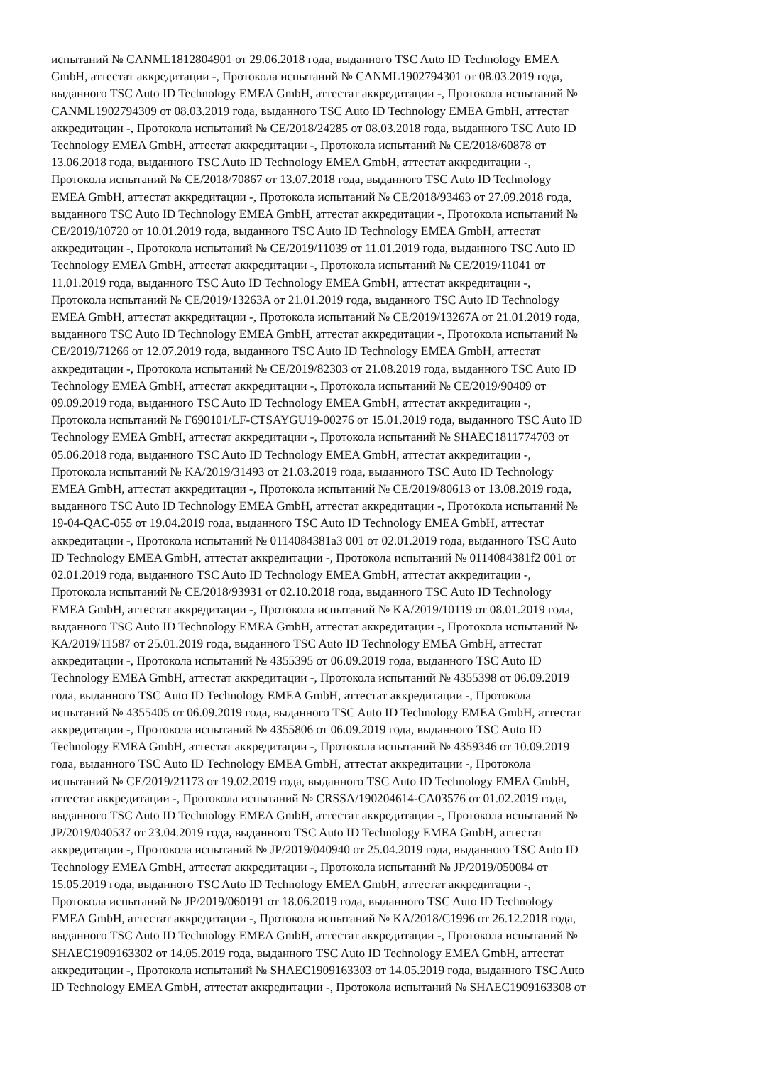испытаний № CANML1812804901 от 29.06.2018 года, выданного TSC Auto ID Technology EMEA
GmbH, аттестат аккредитации -, Протокола испытаний № CANML1902794301 от 08.03.2019 года,
выданного TSC Auto ID Technology EMEA GmbH, аттестат аккредитации -, Протокола испытаний №
CANML1902794309 от 08.03.2019 года, выданного TSC Auto ID Technology EMEA GmbH, аттестат
аккредитации -, Протокола испытаний № CE/2018/24285 от 08.03.2018 года, выданного TSC Auto ID
Technology EMEA GmbH, аттестат аккредитации -, Протокола испытаний № CE/2018/60878 от
13.06.2018 года, выданного TSC Auto ID Technology EMEA GmbH, аттестат аккредитации -,
Протокола испытаний № CE/2018/70867 от 13.07.2018 года, выданного TSC Auto ID Technology
EMEA GmbH, аттестат аккредитации -, Протокола испытаний № CE/2018/93463 от 27.09.2018 года,
выданного TSC Auto ID Technology EMEA GmbH, аттестат аккредитации -, Протокола испытаний №
CE/2019/10720 от 10.01.2019 года, выданного TSC Auto ID Technology EMEA GmbH, аттестат
аккредитации -, Протокола испытаний № CE/2019/11039 от 11.01.2019 года, выданного TSC Auto ID
Technology EMEA GmbH, аттестат аккредитации -, Протокола испытаний № CE/2019/11041 от
11.01.2019 года, выданного TSC Auto ID Technology EMEA GmbH, аттестат аккредитации -,
Протокола испытаний № CE/2019/13263A от 21.01.2019 года, выданного TSC Auto ID Technology
EMEA GmbH, аттестат аккредитации -, Протокола испытаний № CE/2019/13267A от 21.01.2019 года,
выданного TSC Auto ID Technology EMEA GmbH, аттестат аккредитации -, Протокола испытаний №
CE/2019/71266 от 12.07.2019 года, выданного TSC Auto ID Technology EMEA GmbH, аттестат
аккредитации -, Протокола испытаний № CE/2019/82303 от 21.08.2019 года, выданного TSC Auto ID
Technology EMEA GmbH, аттестат аккредитации -, Протокола испытаний № CE/2019/90409 от
09.09.2019 года, выданного TSC Auto ID Technology EMEA GmbH, аттестат аккредитации -,
Протокола испытаний № F690101/LF-CTSAYGU19-00276 от 15.01.2019 года, выданного TSC Auto ID
Technology EMEA GmbH, аттестат аккредитации -, Протокола испытаний № SHAEC1811774703 от
05.06.2018 года, выданного TSC Auto ID Technology EMEA GmbH, аттестат аккредитации -,
Протокола испытаний № KA/2019/31493 от 21.03.2019 года, выданного TSC Auto ID Technology
EMEA GmbH, аттестат аккредитации -, Протокола испытаний № CE/2019/80613 от 13.08.2019 года,
выданного TSC Auto ID Technology EMEA GmbH, аттестат аккредитации -, Протокола испытаний №
19-04-QAC-055 от 19.04.2019 года, выданного TSC Auto ID Technology EMEA GmbH, аттестат
аккредитации -, Протокола испытаний № 0114084381a3 001 от 02.01.2019 года, выданного TSC Auto
ID Technology EMEA GmbH, аттестат аккредитации -, Протокола испытаний № 0114084381f2 001 от
02.01.2019 года, выданного TSC Auto ID Technology EMEA GmbH, аттестат аккредитации -,
Протокола испытаний № CE/2018/93931 от 02.10.2018 года, выданного TSC Auto ID Technology
EMEA GmbH, аттестат аккредитации -, Протокола испытаний № KA/2019/10119 от 08.01.2019 года,
выданного TSC Auto ID Technology EMEA GmbH, аттестат аккредитации -, Протокола испытаний №
KA/2019/11587 от 25.01.2019 года, выданного TSC Auto ID Technology EMEA GmbH, аттестат
аккредитации -, Протокола испытаний № 4355395 от 06.09.2019 года, выданного TSC Auto ID
Technology EMEA GmbH, аттестат аккредитации -, Протокола испытаний № 4355398 от 06.09.2019
года, выданного TSC Auto ID Technology EMEA GmbH, аттестат аккредитации -, Протокола
испытаний № 4355405 от 06.09.2019 года, выданного TSC Auto ID Technology EMEA GmbH, аттестат
аккредитации -, Протокола испытаний № 4355806 от 06.09.2019 года, выданного TSC Auto ID
Technology EMEA GmbH, аттестат аккредитации -, Протокола испытаний № 4359346 от 10.09.2019
года, выданного TSC Auto ID Technology EMEA GmbH, аттестат аккредитации -, Протокола
испытаний № CE/2019/21173 от 19.02.2019 года, выданного TSC Auto ID Technology EMEA GmbH,
аттестат аккредитации -, Протокола испытаний № CRSSA/190204614-CA03576 от 01.02.2019 года,
выданного TSC Auto ID Technology EMEA GmbH, аттестат аккредитации -, Протокола испытаний №
JP/2019/040537 от 23.04.2019 года, выданного TSC Auto ID Technology EMEA GmbH, аттестат
аккредитации -, Протокола испытаний № JP/2019/040940 от 25.04.2019 года, выданного TSC Auto ID
Technology EMEA GmbH, аттестат аккредитации -, Протокола испытаний № JP/2019/050084 от
15.05.2019 года, выданного TSC Auto ID Technology EMEA GmbH, аттестат аккредитации -,
Протокола испытаний № JP/2019/060191 от 18.06.2019 года, выданного TSC Auto ID Technology
EMEA GmbH, аттестат аккредитации -, Протокола испытаний № KA/2018/C1996 от 26.12.2018 года,
выданного TSC Auto ID Technology EMEA GmbH, аттестат аккредитации -, Протокола испытаний №
SHAEC1909163302 от 14.05.2019 года, выданного TSC Auto ID Technology EMEA GmbH, аттестат
аккредитации -, Протокола испытаний № SHAEC1909163303 от 14.05.2019 года, выданного TSC Auto
ID Technology EMEA GmbH, аттестат аккредитации -, Протокола испытаний № SHAEC1909163308 от